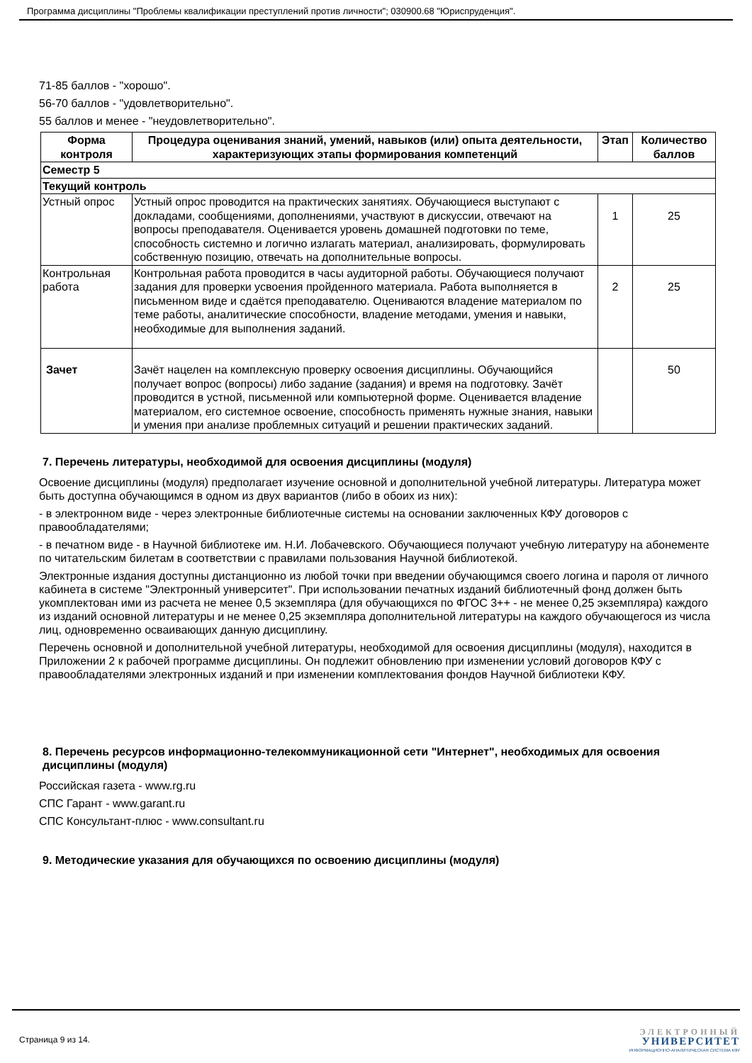Программа дисциплины "Проблемы квалификации преступлений против личности"; 030900.68 "Юриспруденция".
71-85 баллов - "хорошо".
56-70 баллов - "удовлетворительно".
55 баллов и менее - "неудовлетворительно".
| Форма контроля | Процедура оценивания знаний, умений, навыков (или) опыта деятельности, характеризующих этапы формирования компетенций | Этап | Количество баллов |
| --- | --- | --- | --- |
| Семестр 5 | | | |
| Текущий контроль | | | |
| Устный опрос | Устный опрос проводится на практических занятиях. Обучающиеся выступают с докладами, сообщениями, дополнениями, участвуют в дискуссии, отвечают на вопросы преподавателя. Оценивается уровень домашней подготовки по теме, способность системно и логично излагать материал, анализировать, формулировать собственную позицию, отвечать на дополнительные вопросы. | 1 | 25 |
| Контрольная работа | Контрольная работа проводится в часы аудиторной работы. Обучающиеся получают задания для проверки усвоения пройденного материала. Работа выполняется в письменном виде и сдаётся преподавателю. Оцениваются владение материалом по теме работы, аналитические способности, владение методами, умения и навыки, необходимые для выполнения заданий. | 2 | 25 |
| Зачет | Зачёт нацелен на комплексную проверку освоения дисциплины. Обучающийся получает вопрос (вопросы) либо задание (задания) и время на подготовку. Зачёт проводится в устной, письменной или компьютерной форме. Оценивается владение материалом, его системное освоение, способность применять нужные знания, навыки и умения при анализе проблемных ситуаций и решении практических заданий. | | 50 |
7. Перечень литературы, необходимой для освоения дисциплины (модуля)
Освоение дисциплины (модуля) предполагает изучение основной и дополнительной учебной литературы. Литература может быть доступна обучающимся в одном из двух вариантов (либо в обоих из них):
- в электронном виде - через электронные библиотечные системы на основании заключенных КФУ договоров с правообладателями;
- в печатном виде - в Научной библиотеке им. Н.И. Лобачевского. Обучающиеся получают учебную литературу на абонементе по читательским билетам в соответствии с правилами пользования Научной библиотекой.
Электронные издания доступны дистанционно из любой точки при введении обучающимся своего логина и пароля от личного кабинета в системе "Электронный университет". При использовании печатных изданий библиотечный фонд должен быть укомплектован ими из расчета не менее 0,5 экземпляра (для обучающихся по ФГОС 3++ - не менее 0,25 экземпляра) каждого из изданий основной литературы и не менее 0,25 экземпляра дополнительной литературы на каждого обучающегося из числа лиц, одновременно осваивающих данную дисциплину.
Перечень основной и дополнительной учебной литературы, необходимой для освоения дисциплины (модуля), находится в Приложении 2 к рабочей программе дисциплины. Он подлежит обновлению при изменении условий договоров КФУ с правообладателями электронных изданий и при изменении комплектования фондов Научной библиотеки КФУ.
8. Перечень ресурсов информационно-телекоммуникационной сети "Интернет", необходимых для освоения дисциплины (модуля)
Российская газета - www.rg.ru
СПС Гарант - www.garant.ru
СПС Консультант-плюс - www.consultant.ru
9. Методические указания для обучающихся по освоению дисциплины (модуля)
Страница 9 из 14.
ЭЛЕКТРОННЫЙ
УНИВЕРСИТЕТ
ИНФОРМАЦИОННО-АНАЛИТИЧЕСКАЯ СИСТЕМА КФУ